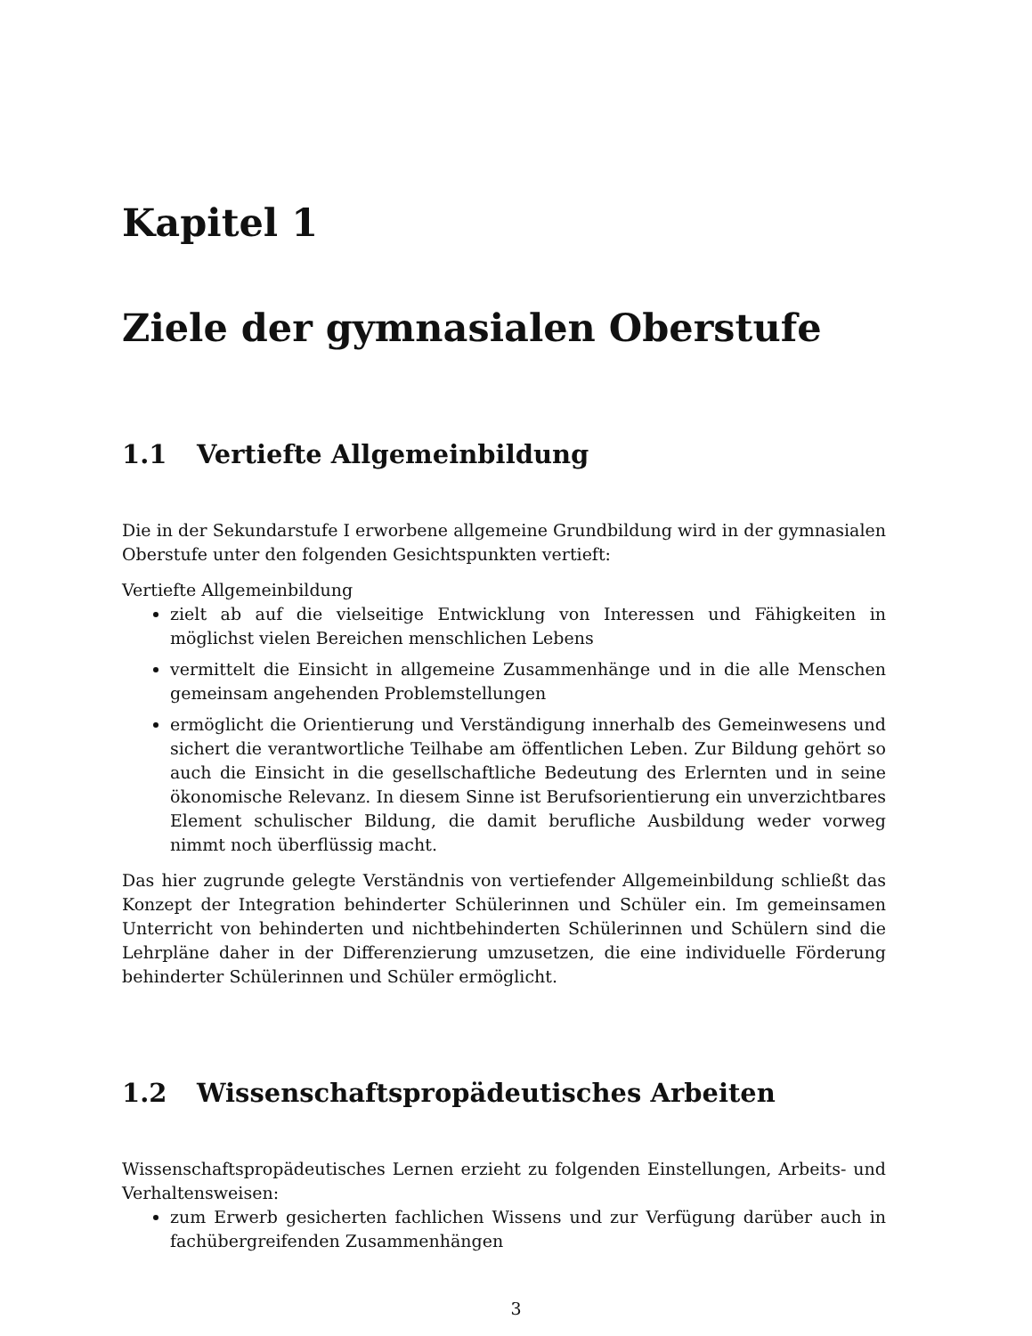Kapitel 1
Ziele der gymnasialen Oberstufe
1.1 Vertiefte Allgemeinbildung
Die in der Sekundarstufe I erworbene allgemeine Grundbildung wird in der gymnasialen Oberstufe unter den folgenden Gesichtspunkten vertieft:
Vertiefte Allgemeinbildung
zielt ab auf die vielseitige Entwicklung von Interessen und Fähigkeiten in möglichst vielen Bereichen menschlichen Lebens
vermittelt die Einsicht in allgemeine Zusammenhänge und in die alle Menschen gemeinsam angehenden Problemstellungen
ermöglicht die Orientierung und Verständigung innerhalb des Gemeinwesens und sichert die verantwortliche Teilhabe am öffentlichen Leben. Zur Bildung gehört so auch die Einsicht in die gesellschaftliche Bedeutung des Erlernten und in seine ökonomische Relevanz. In diesem Sinne ist Berufsorientierung ein unverzichtbares Element schulischer Bildung, die damit berufliche Ausbildung weder vorweg nimmt noch überflüssig macht.
Das hier zugrunde gelegte Verständnis von vertiefender Allgemeinbildung schließt das Konzept der Integration behinderter Schülerinnen und Schüler ein. Im gemeinsamen Unterricht von behinderten und nichtbehinderten Schülerinnen und Schülern sind die Lehrpläne daher in der Differenzierung umzusetzen, die eine individuelle Förderung behinderter Schülerinnen und Schüler ermöglicht.
1.2 Wissenschaftspropädeutisches Arbeiten
Wissenschaftspropädeutisches Lernen erzieht zu folgenden Einstellungen, Arbeits- und Verhaltensweisen:
zum Erwerb gesicherten fachlichen Wissens und zur Verfügung darüber auch in fachübergreifenden Zusammenhängen
3